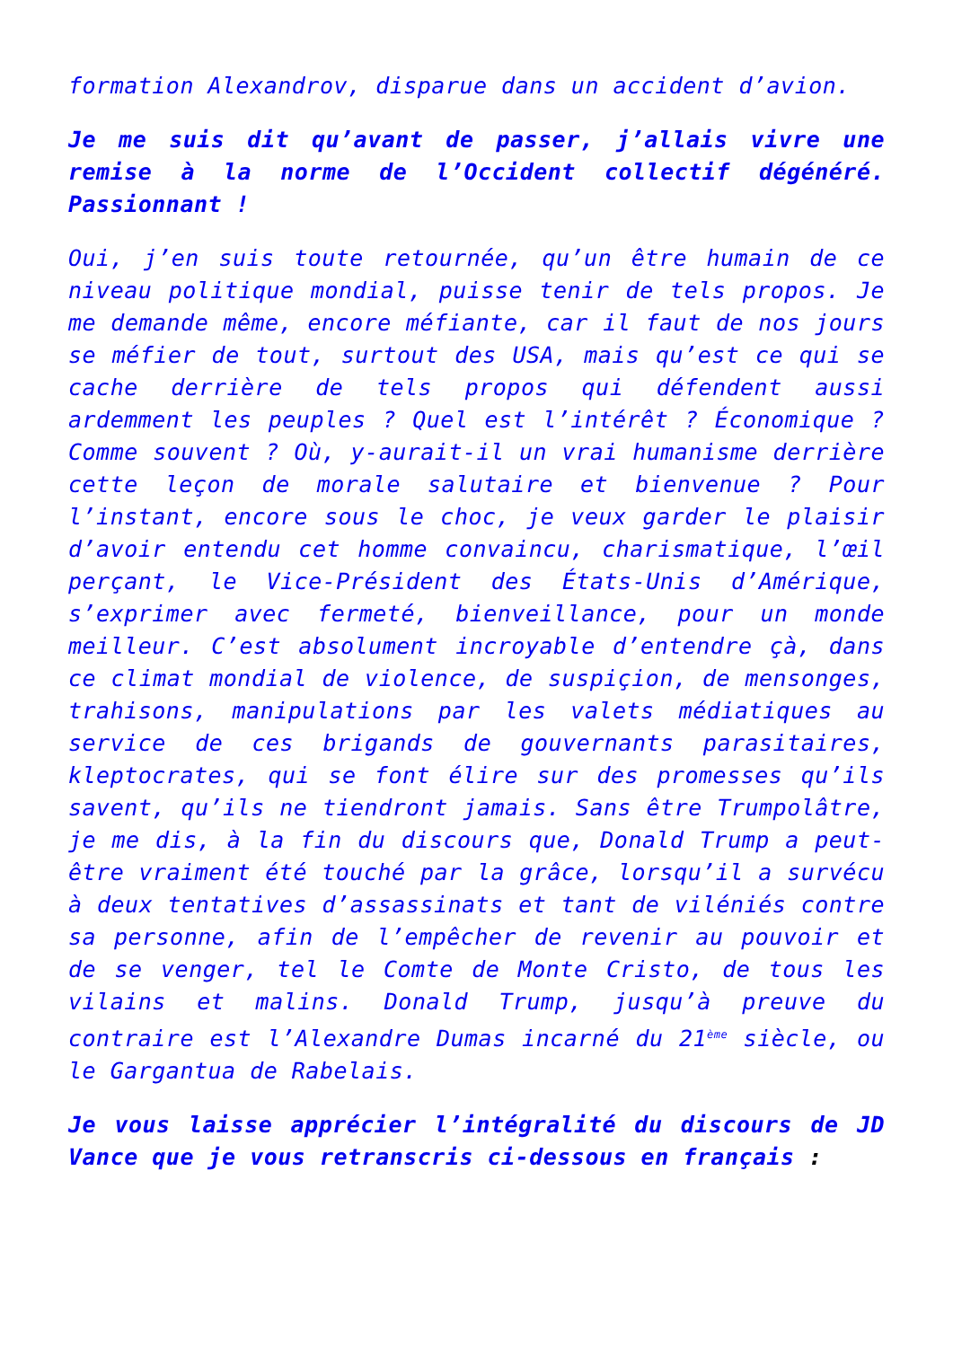formation Alexandrov, disparue dans un accident d’avion.
Je me suis dit qu’avant de passer, j’allais vivre une remise à la norme de l’Occident collectif dégénéré. Passionnant !
Oui, j’en suis toute retournée, qu’un être humain de ce niveau politique mondial, puisse tenir de tels propos. Je me demande même, encore méfiante, car il faut de nos jours se méfier de tout, surtout des USA, mais qu’est ce qui se cache derrière de tels propos qui défendent aussi ardemment les peuples ? Quel est l’intérêt ? Économique ? Comme souvent ? Où, y-aurait-il un vrai humanisme derrière cette leçon de morale salutaire et bienvenue ? Pour l’instant, encore sous le choc, je veux garder le plaisir d’avoir entendu cet homme convaincu, charismatique, l’œil perçant, le Vice-Président des États-Unis d’Amérique, s’exprimer avec fermeté, bienveillance, pour un monde meilleur. C’est absolument incroyable d’entendre çà, dans ce climat mondial de violence, de suspiçion, de mensonges, trahisons, manipulations par les valets médiatiques au service de ces brigands de gouvernants parasitaires, kleptocrates, qui se font élire sur des promesses qu’ils savent, qu’ils ne tiendront jamais. Sans être Trumpolâtre, je me dis, à la fin du discours que, Donald Trump a peut-être vraiment été touché par la grâce, lorsqu’il a survécu à deux tentatives d’assassinats et tant de viléniés contre sa personne, afin de l’empêcher de revenir au pouvoir et de se venger, tel le Comte de Monte Cristo, de tous les vilains et malins. Donald Trump, jusqu’à preuve du contraire est l’Alexandre Dumas incarné du 21<sup>ème</sup> siècle, ou le Gargantua de Rabelais.
Je vous laisse apprécier l’intégralité du discours de JD Vance que je vous retranscris ci-dessous en français :